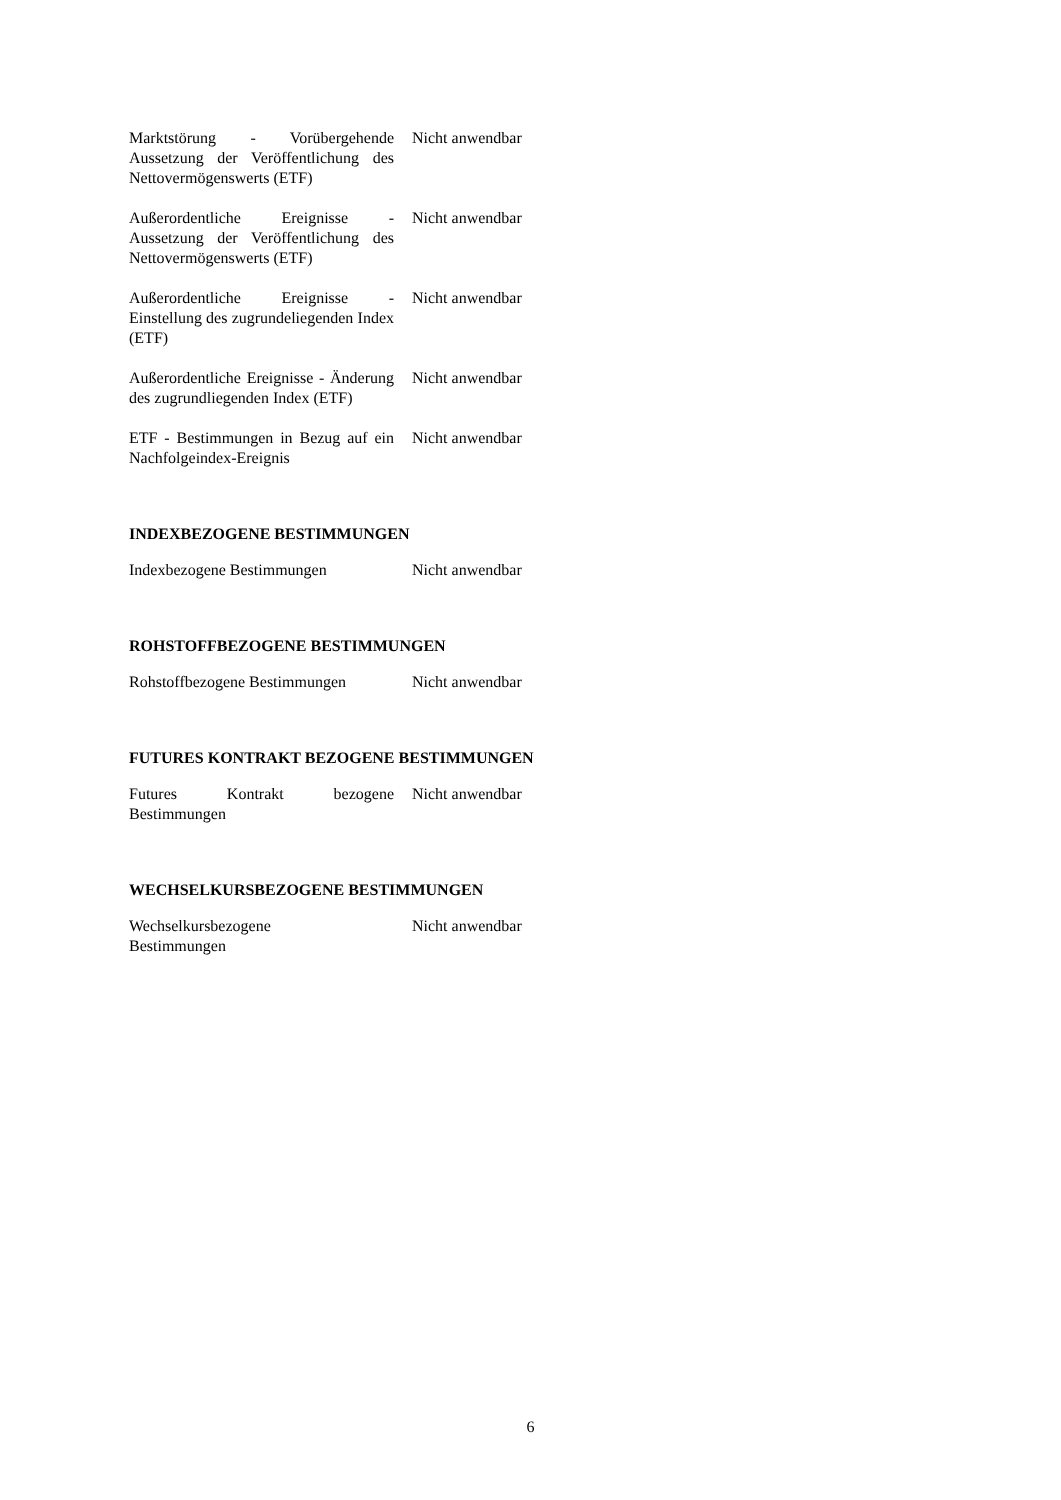| Marktstörung - Vorübergehende Aussetzung der Veröffentlichung des Nettovermögenswerts (ETF) | Nicht anwendbar |
| Außerordentliche Ereignisse - Aussetzung der Veröffentlichung des Nettovermögenswerts (ETF) | Nicht anwendbar |
| Außerordentliche Ereignisse - Einstellung des zugrundeliegenden Index (ETF) | Nicht anwendbar |
| Außerordentliche Ereignisse - Änderung des zugrundliegenden Index (ETF) | Nicht anwendbar |
| ETF - Bestimmungen in Bezug auf ein Nachfolgeindex-Ereignis | Nicht anwendbar |
INDEXBEZOGENE BESTIMMUNGEN
| Indexbezogene Bestimmungen | Nicht anwendbar |
ROHSTOFFBEZOGENE BESTIMMUNGEN
| Rohstoffbezogene Bestimmungen | Nicht anwendbar |
FUTURES KONTRAKT BEZOGENE BESTIMMUNGEN
| Futures Kontrakt bezogene Bestimmungen | Nicht anwendbar |
WECHSELKURSBEZOGENE BESTIMMUNGEN
| Wechselkursbezogene Bestimmungen | Nicht anwendbar |
6